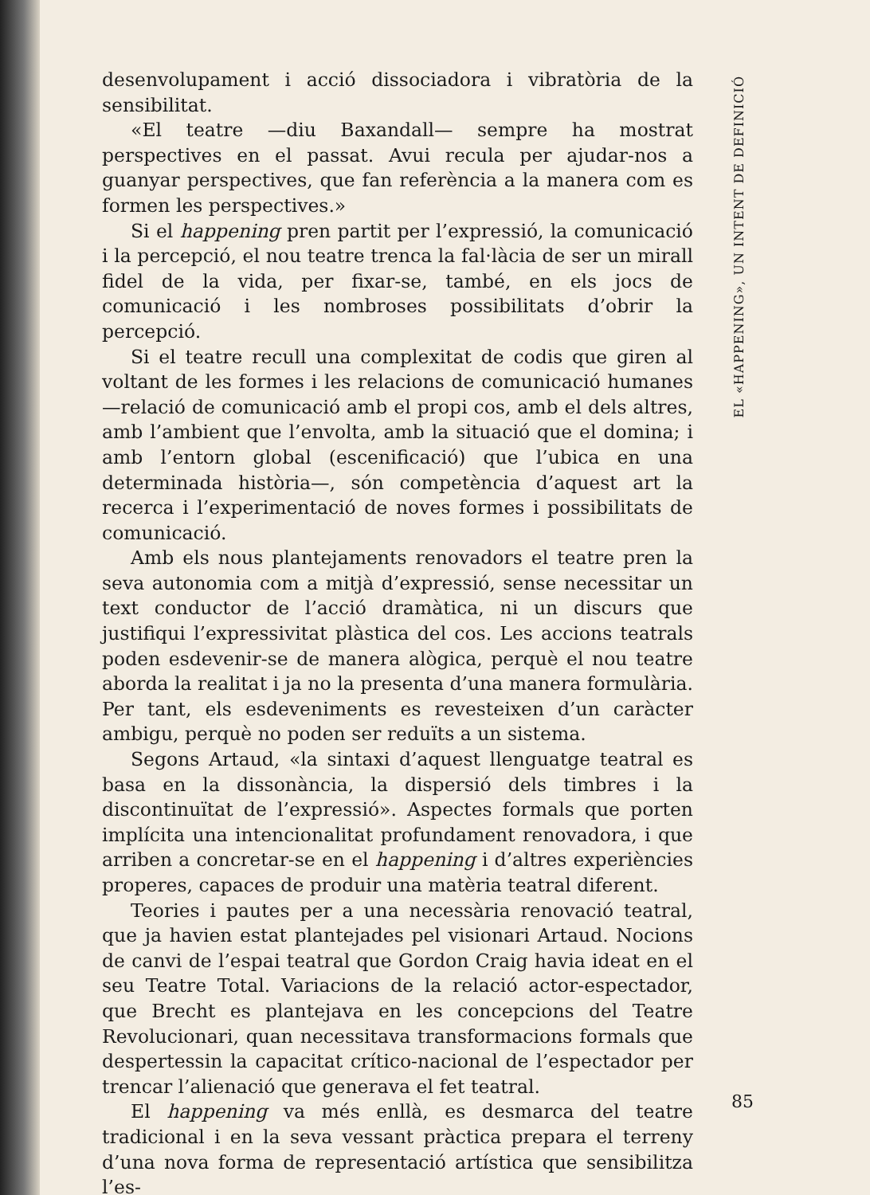desenvolupament i acció dissociadora i vibratòria de la sensibilitat.
«El teatre —diu Baxandall— sempre ha mostrat perspectives en el passat. Avui recula per ajudar-nos a guanyar perspectives, que fan referència a la manera com es formen les perspectives.»
Si el happening pren partit per l’expressió, la comunicació i la percepció, el nou teatre trenca la fal·làcia de ser un mirall fidel de la vida, per fixar-se, també, en els jocs de comunicació i les nombroses possibilitats d’obrir la percepció.
Si el teatre recull una complexitat de codis que giren al voltant de les formes i les relacions de comunicació humanes —relació de comunicació amb el propi cos, amb el dels altres, amb l’ambient que l’envolta, amb la situació que el domina; i amb l’entorn global (escenificació) que l’ubica en una determinada història—, són competència d’aquest art la recerca i l’experimentació de noves formes i possibilitats de comunicació.
Amb els nous plantejaments renovadors el teatre pren la seva autonomia com a mitjà d’expressió, sense necessitar un text conductor de l’acció dramàtica, ni un discurs que justifiqui l’expressivitat plàstica del cos. Les accions teatrals poden esdevenir-se de manera alògica, perquè el nou teatre aborda la realitat i ja no la presenta d’una manera formulària. Per tant, els esdeveniments es revesteixen d’un caràcter ambigu, perquè no poden ser reduïts a un sistema.
Segons Artaud, «la sintaxi d’aquest llenguatge teatral es basa en la dissonància, la dispersió dels timbres i la discontinuïtat de l’expressió». Aspectes formals que porten implícita una intencionalitat profundament renovadora, i que arriben a concretar-se en el happening i d’altres experiències properes, capaces de produir una matèria teatral diferent.
Teories i pautes per a una necessària renovació teatral, que ja havien estat plantejades pel visionari Artaud. Nocions de canvi de l’espai teatral que Gordon Craig havia ideat en el seu Teatre Total. Variacions de la relació actor-espectador, que Brecht es plantejava en les concepcions del Teatre Revolucionari, quan necessitava transformacions formals que despertessin la capacitat crítico-nacional de l’espectador per trencar l’alienació que generava el fet teatral.
El happening va més enllà, es desmarca del teatre tradicional i en la seva vessant pràctica prepara el terreny d’una nova forma de representació artística que sensibilitza l’es-
EL «HAPPENING», UN INTENT DE DEFINICIÓ
85